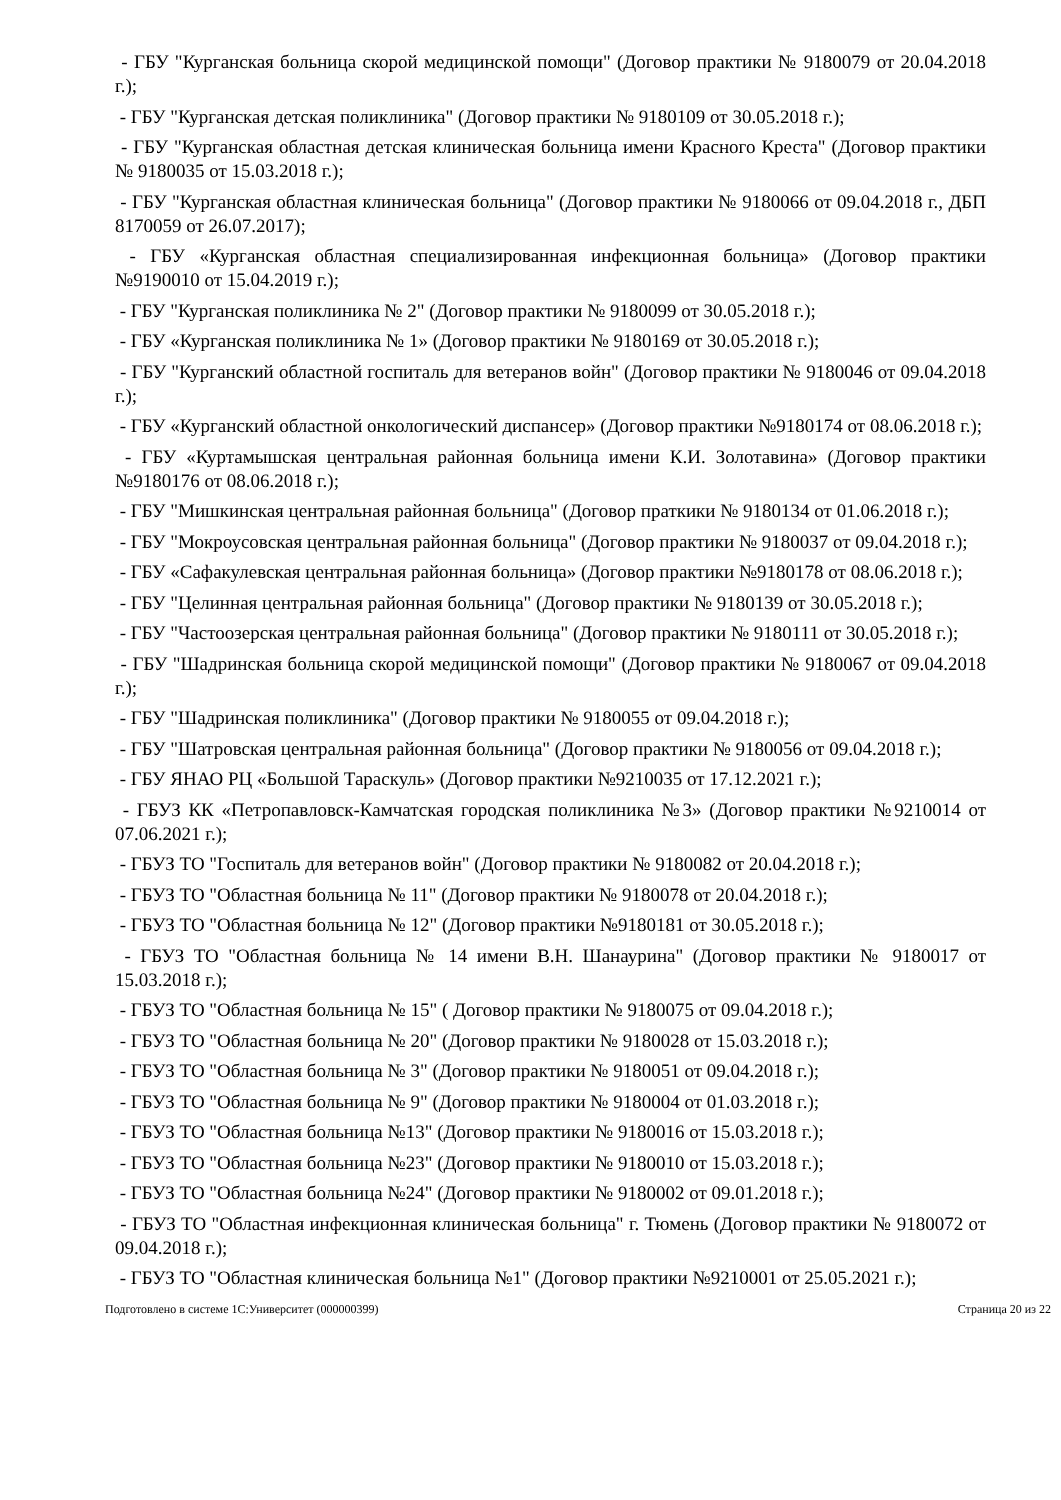- ГБУ "Курганская больница скорой медицинской помощи" (Договор практики № 9180079 от 20.04.2018 г.);
- ГБУ "Курганская детская поликлиника" (Договор практики № 9180109 от 30.05.2018 г.);
- ГБУ "Курганская областная детская клиническая больница имени Красного Креста" (Договор практики № 9180035 от 15.03.2018 г.);
- ГБУ "Курганская областная клиническая больница" (Договор практики № 9180066 от 09.04.2018 г., ДБП 8170059 от 26.07.2017);
- ГБУ «Курганская областная специализированная инфекционная больница» (Договор практики №9190010 от 15.04.2019 г.);
- ГБУ "Курганская поликлиника № 2" (Договор практики № 9180099 от 30.05.2018 г.);
- ГБУ «Курганская поликлиника № 1» (Договор практики № 9180169 от 30.05.2018 г.);
- ГБУ "Курганский областной госпиталь для ветеранов войн" (Договор практики № 9180046 от 09.04.2018 г.);
- ГБУ «Курганский областной онкологический диспансер» (Договор практики №9180174 от 08.06.2018 г.);
- ГБУ «Куртамышская центральная районная больница имени К.И. Золотавина» (Договор практики №9180176 от 08.06.2018 г.);
- ГБУ "Мишкинская центральная районная больница" (Договор праткики № 9180134 от 01.06.2018 г.);
- ГБУ "Мокроусовская центральная районная больница" (Договор практики № 9180037 от 09.04.2018 г.);
- ГБУ «Сафакулевская центральная районная больница» (Договор практики №9180178 от 08.06.2018 г.);
- ГБУ "Целинная центральная районная больница" (Договор практики № 9180139 от 30.05.2018 г.);
- ГБУ "Частоозерская центральная районная больница" (Договор практики № 9180111 от 30.05.2018 г.);
- ГБУ "Шадринская больница скорой медицинской помощи" (Договор практики № 9180067 от 09.04.2018 г.);
- ГБУ "Шадринская поликлиника" (Договор практики № 9180055 от 09.04.2018 г.);
- ГБУ "Шатровская центральная районная больница" (Договор практики № 9180056 от 09.04.2018 г.);
- ГБУ ЯНАО РЦ «Большой Тараскуль» (Договор практики №9210035 от 17.12.2021 г.);
- ГБУЗ КК «Петропавловск-Камчатская городская поликлиника №3» (Договор практики №9210014 от 07.06.2021 г.);
- ГБУЗ ТО "Госпиталь для ветеранов войн" (Договор практики № 9180082 от 20.04.2018 г.);
- ГБУЗ ТО "Областная больница № 11" (Договор практики № 9180078 от 20.04.2018 г.);
- ГБУЗ ТО "Областная больница № 12" (Договор практики №9180181 от 30.05.2018 г.);
- ГБУЗ ТО "Областная больница № 14 имени В.Н. Шанаурина" (Договор практики № 9180017 от 15.03.2018 г.);
- ГБУЗ ТО "Областная больница № 15" ( Договор практики № 9180075 от 09.04.2018 г.);
- ГБУЗ ТО "Областная больница № 20" (Договор практики № 9180028 от 15.03.2018 г.);
- ГБУЗ ТО "Областная больница № 3" (Договор практики № 9180051 от 09.04.2018 г.);
- ГБУЗ ТО "Областная больница № 9" (Договор практики № 9180004 от 01.03.2018 г.);
- ГБУЗ ТО "Областная больница №13" (Договор практики № 9180016 от 15.03.2018 г.);
- ГБУЗ ТО "Областная больница №23" (Договор практики № 9180010 от 15.03.2018 г.);
- ГБУЗ ТО "Областная больница №24" (Договор практики № 9180002 от 09.01.2018 г.);
- ГБУЗ ТО "Областная инфекционная клиническая больница" г. Тюмень (Договор практики № 9180072 от 09.04.2018 г.);
- ГБУЗ ТО "Областная клиническая больница №1" (Договор практики №9210001 от 25.05.2021 г.);
Подготовлено в системе 1С:Университет (000000399) Страница 20 из 22